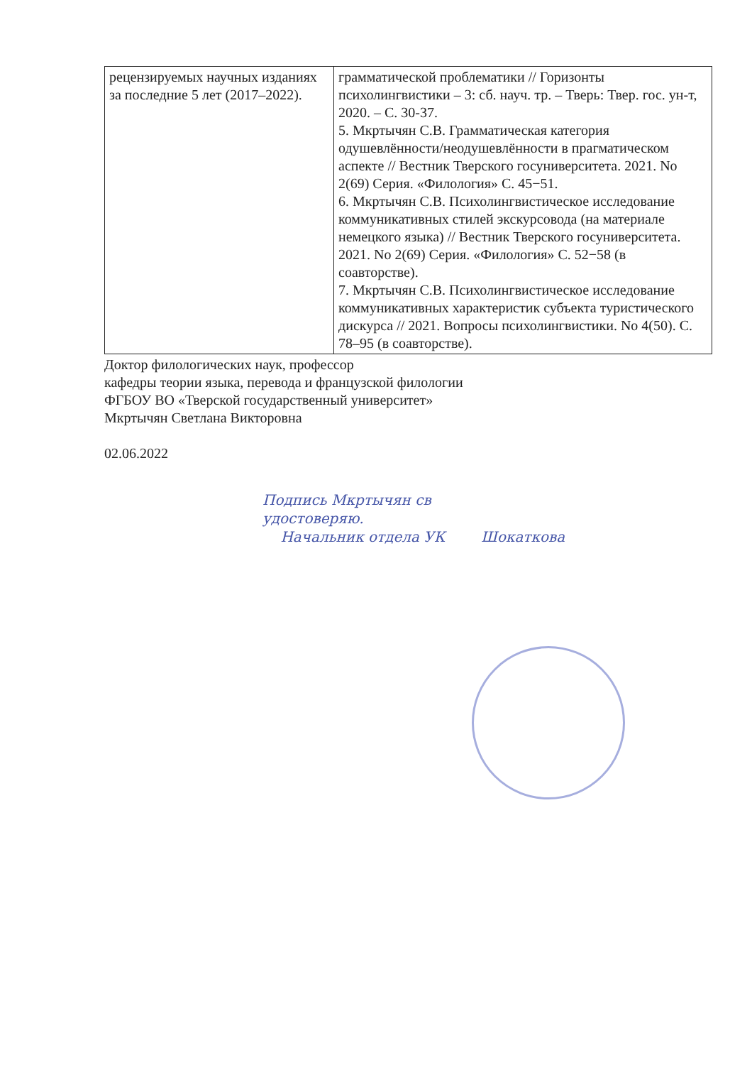| рецензируемых научных изданиях за последние 5 лет (2017–2022). | грамматической проблематики // Горизонты психолингвистики – 3: сб. науч. тр. – Тверь: Твер. гос. ун-т, 2020. – С. 30-37. 5. Мкртычян С.В. Грамматическая категория одушевлённости/неодушевлённости в прагматическом аспекте // Вестник Тверского госуниверситета. 2021. No 2(69) Серия. «Филология» С. 45−51. 6. Мкртычян С.В. Психолингвистическое исследование коммуникативных стилей экскурсовода (на материале немецкого языка) // Вестник Тверского госуниверситета. 2021. No 2(69) Серия. «Филология» С. 52−58 (в соавторстве). 7. Мкртычян С.В. Психолингвистическое исследование коммуникативных характеристик субъекта туристического дискурса // 2021. Вопросы психолингвистики. No 4(50). С. 78–95 (в соавторстве). |
Доктор филологических наук, профессор
кафедры теории языка, перевода и французской филологии
ФГБОУ ВО «Тверской государственный университет»
Мкртычян Светлана Викторовна
02.06.2022
Подпись Мкртычян св
удостоверяю.
Начальник отдела УК Шокаткова